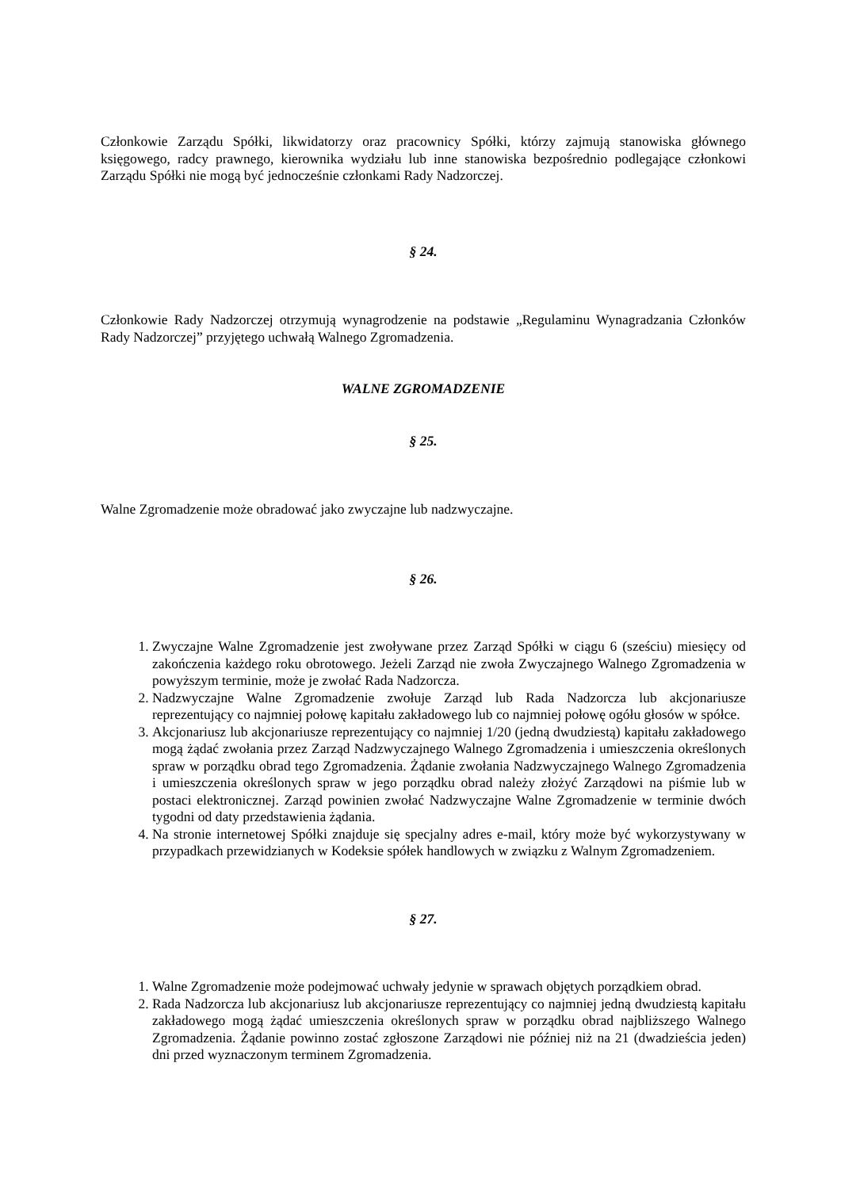Członkowie Zarządu Spółki, likwidatorzy oraz pracownicy Spółki, którzy zajmują stanowiska głównego księgowego, radcy prawnego, kierownika wydziału lub inne stanowiska bezpośrednio podlegające członkowi Zarządu Spółki nie mogą być jednocześnie członkami Rady Nadzorczej.
§ 24.
Członkowie Rady Nadzorczej otrzymują wynagrodzenie na podstawie „Regulaminu Wynagradzania Członków Rady Nadzorczej” przyjętego uchwałą Walnego Zgromadzenia.
WALNE ZGROMADZENIE
§ 25.
Walne Zgromadzenie może obradować jako zwyczajne lub nadzwyczajne.
§ 26.
1. Zwyczajne Walne Zgromadzenie jest zwoływane przez Zarząd Spółki w ciągu 6 (sześciu) miesięcy od zakończenia każdego roku obrotowego. Jeżeli Zarząd nie zwoła Zwyczajnego Walnego Zgromadzenia w powyższym terminie, może je zwołać Rada Nadzorcza.
2. Nadzwyczajne Walne Zgromadzenie zwołuje Zarząd lub Rada Nadzorcza lub akcjonariusze reprezentujący co najmniej połowę kapitału zakładowego lub co najmniej połowę ogółu głosów w spółce.
3. Akcjonariusz lub akcjonariusze reprezentujący co najmniej 1/20 (jedną dwudziestą) kapitału zakładowego mogą żądać zwołania przez Zarząd Nadzwyczajnego Walnego Zgromadzenia i umieszczenia określonych spraw w porządku obrad tego Zgromadzenia. Żądanie zwołania Nadzwyczajnego Walnego Zgromadzenia i umieszczenia określonych spraw w jego porządku obrad należy złożyć Zarządowi na piśmie lub w postaci elektronicznej. Zarząd powinien zwołać Nadzwyczajne Walne Zgromadzenie w terminie dwóch tygodni od daty przedstawienia żądania.
4. Na stronie internetowej Spółki znajduje się specjalny adres e-mail, który może być wykorzystywany w przypadkach przewidzianych w Kodeksie spółek handlowych w związku z Walnym Zgromadzeniem.
§ 27.
1. Walne Zgromadzenie może podejmować uchwały jedynie w sprawach objętych porządkiem obrad.
2. Rada Nadzorcza lub akcjonariusz lub akcjonariusze reprezentujący co najmniej jedną dwudziestą kapitału zakładowego mogą żądać umieszczenia określonych spraw w porządku obrad najbliższego Walnego Zgromadzenia. Żądanie powinno zostać zgłoszone Zarządowi nie później niż na 21 (dwadzieścia jeden) dni przed wyznaczonym terminem Zgromadzenia.